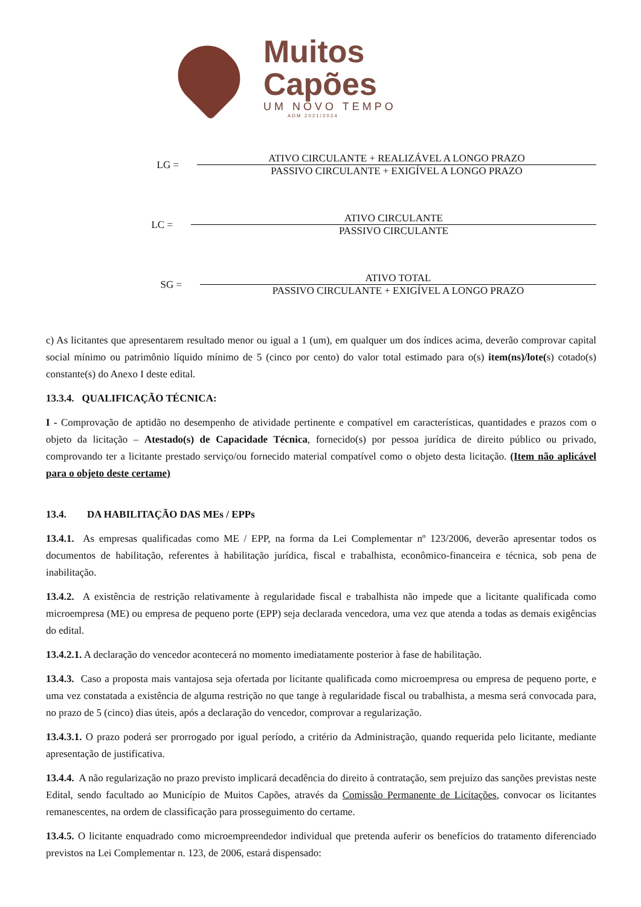Muitos
Capões
UM NOVO TEMPO
ADM 2021/2024
LG =
ATIVO CIRCULANTE + REALIZÁVEL A LONGO PRAZO
PASSIVO CIRCULANTE + EXIGÍVEL A LONGO PRAZO
LC =
ATIVO CIRCULANTE
PASSIVO CIRCULANTE
SG =
ATIVO TOTAL
PASSIVO CIRCULANTE + EXIGÍVEL A LONGO PRAZO
c) As licitantes que apresentarem resultado menor ou igual a 1 (um), em qualquer um dos índices acima, deverão comprovar capital social mínimo ou patrimônio líquido mínimo de 5 (cinco por cento) do valor total estimado para o(s) item(ns)/lote(s) cotado(s) constante(s) do Anexo I deste edital.
13.3.4. QUALIFICAÇÃO TÉCNICA:
I - Comprovação de aptidão no desempenho de atividade pertinente e compatível em características, quantidades e prazos com o objeto da licitação – Atestado(s) de Capacidade Técnica, fornecido(s) por pessoa jurídica de direito público ou privado, comprovando ter a licitante prestado serviço/ou fornecido material compatível como o objeto desta licitação. (Item não aplicável para o objeto deste certame)
13.4. DA HABILITAÇÃO DAS MEs / EPPs
13.4.1. As empresas qualificadas como ME / EPP, na forma da Lei Complementar nº 123/2006, deverão apresentar todos os documentos de habilitação, referentes à habilitação jurídica, fiscal e trabalhista, econômico-financeira e técnica, sob pena de inabilitação.
13.4.2. A existência de restrição relativamente à regularidade fiscal e trabalhista não impede que a licitante qualificada como microempresa (ME) ou empresa de pequeno porte (EPP) seja declarada vencedora, uma vez que atenda a todas as demais exigências do edital.
13.4.2.1. A declaração do vencedor acontecerá no momento imediatamente posterior à fase de habilitação.
13.4.3. Caso a proposta mais vantajosa seja ofertada por licitante qualificada como microempresa ou empresa de pequeno porte, e uma vez constatada a existência de alguma restrição no que tange à regularidade fiscal ou trabalhista, a mesma será convocada para, no prazo de 5 (cinco) dias úteis, após a declaração do vencedor, comprovar a regularização.
13.4.3.1. O prazo poderá ser prorrogado por igual período, a critério da Administração, quando requerida pelo licitante, mediante apresentação de justificativa.
13.4.4. A não regularização no prazo previsto implicará decadência do direito à contratação, sem prejuízo das sanções previstas neste Edital, sendo facultado ao Município de Muitos Capões, através da Comissão Permanente de Licitações, convocar os licitantes remanescentes, na ordem de classificação para prosseguimento do certame.
13.4.5. O licitante enquadrado como microempreendedor individual que pretenda auferir os benefícios do tratamento diferenciado previstos na Lei Complementar n. 123, de 2006, estará dispensado: